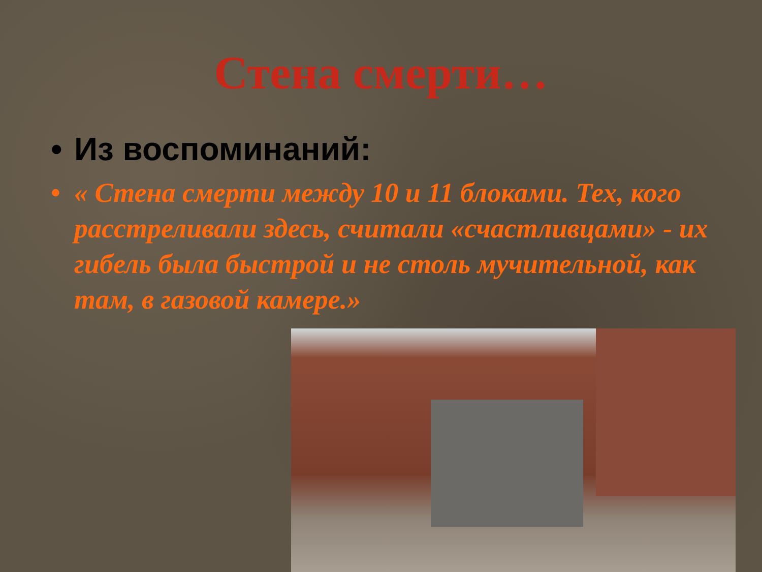Стена смерти…
• Из воспоминаний:
• « Стена смерти между 10 и 11 блоками. Тех, кого расстреливали здесь, считали «счастливцами» - их гибель была быстрой и не столь мучительной, как там, в газовой камере.»